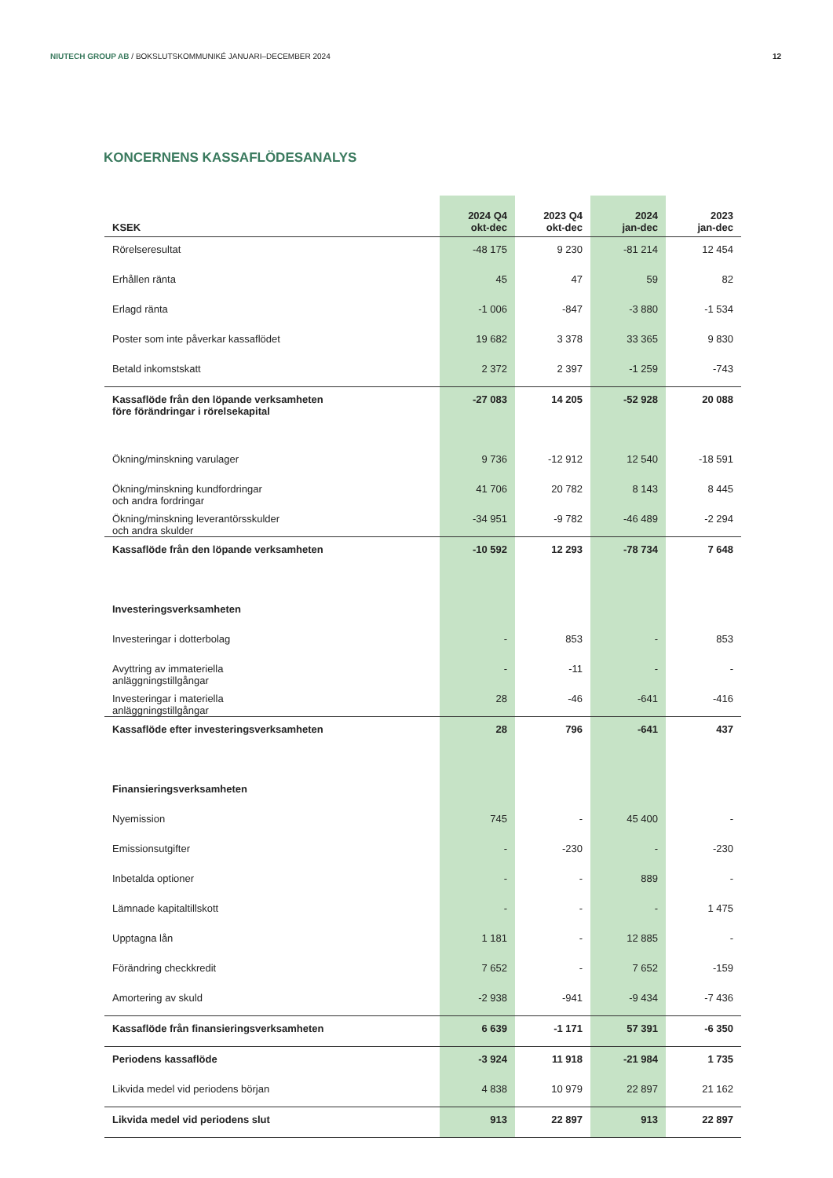NIUTECH GROUP AB / BOKSLUTSKOMMUNIKÉ JANUARI–DECEMBER 2024
12
KONCERNENS KASSAFLÖDESANALYS
| KSEK | 2024 Q4 okt-dec | 2023 Q4 okt-dec | 2024 jan-dec | 2023 jan-dec |
| --- | --- | --- | --- | --- |
| Rörelseresultat | -48 175 | 9 230 | -81 214 | 12 454 |
| Erhållen ränta | 45 | 47 | 59 | 82 |
| Erlagd ränta | -1 006 | -847 | -3 880 | -1 534 |
| Poster som inte påverkar kassaflödet | 19 682 | 3 378 | 33 365 | 9 830 |
| Betald inkomstskatt | 2 372 | 2 397 | -1 259 | -743 |
| Kassaflöde från den löpande verksamheten före förändringar i rörelsekapital | -27 083 | 14 205 | -52 928 | 20 088 |
| Ökning/minskning varulager | 9 736 | -12 912 | 12 540 | -18 591 |
| Ökning/minskning kundfordringar och andra fordringar | 41 706 | 20 782 | 8 143 | 8 445 |
| Ökning/minskning leverantörsskulder och andra skulder | -34 951 | -9 782 | -46 489 | -2 294 |
| Kassaflöde från den löpande verksamheten | -10 592 | 12 293 | -78 734 | 7 648 |
| Investeringsverksamheten | | | | |
| Investeringar i dotterbolag | - | 853 | - | 853 |
| Avyttring av immateriella anläggningstillgångar | - | -11 | - | - |
| Investeringar i materiella anläggningstillgångar | 28 | -46 | -641 | -416 |
| Kassaflöde efter investeringsverksamheten | 28 | 796 | -641 | 437 |
| Finansieringsverksamheten | | | | |
| Nyemission | 745 | - | 45 400 | - |
| Emissionsutgifter | - | -230 | - | -230 |
| Inbetalda optioner | - | - | 889 | - |
| Lämnade kapitaltillskott | - | - | - | 1 475 |
| Upptagna lån | 1 181 | - | 12 885 | - |
| Förändring checkkredit | 7 652 | - | 7 652 | -159 |
| Amortering av skuld | -2 938 | -941 | -9 434 | -7 436 |
| Kassaflöde från finansieringsverksamheten | 6 639 | -1 171 | 57 391 | -6 350 |
| Periodens kassaflöde | -3 924 | 11 918 | -21 984 | 1 735 |
| Likvida medel vid periodens början | 4 838 | 10 979 | 22 897 | 21 162 |
| Likvida medel vid periodens slut | 913 | 22 897 | 913 | 22 897 |